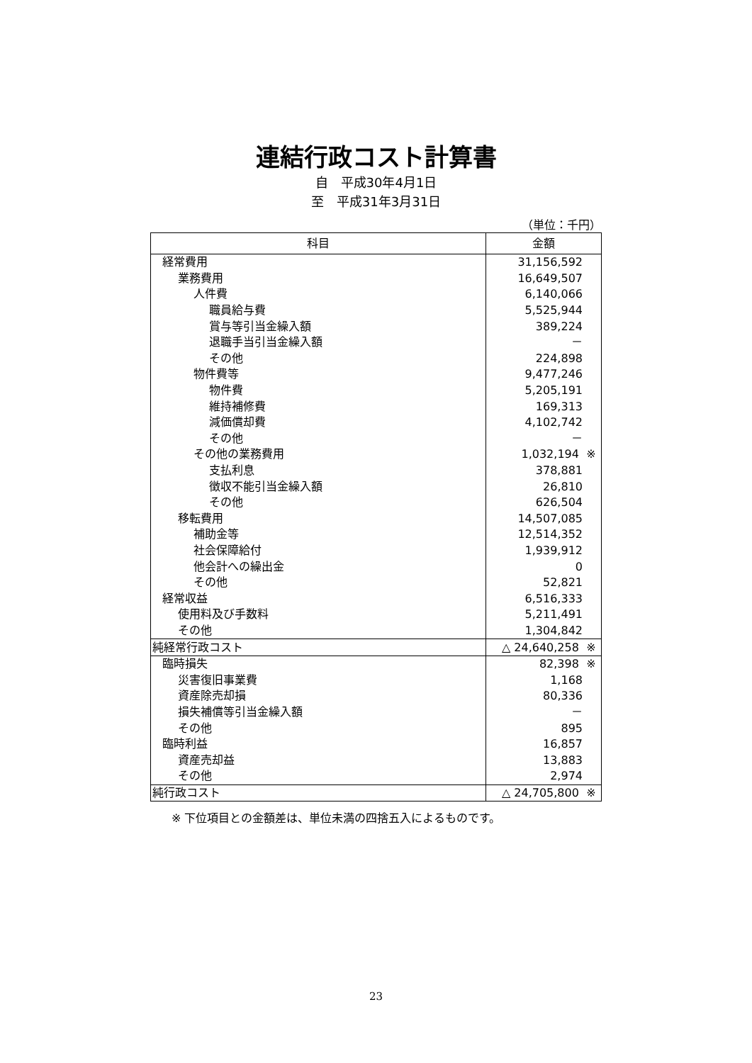連結行政コスト計算書
自　平成30年4月1日
至　平成31年3月31日
（単位：千円）
| 科目 | 金額 |
| --- | --- |
| 経常費用 | 31,156,592 |
| 業務費用 | 16,649,507 |
| 人件費 | 6,140,066 |
| 職員給与費 | 5,525,944 |
| 賞与等引当金繰入額 | 389,224 |
| 退職手当引当金繰入額 | － |
| その他 | 224,898 |
| 物件費等 | 9,477,246 |
| 物件費 | 5,205,191 |
| 維持補修費 | 169,313 |
| 減価償却費 | 4,102,742 |
| その他 | － |
| その他の業務費用 | 1,032,194 ※ |
| 支払利息 | 378,881 |
| 徴収不能引当金繰入額 | 26,810 |
| その他 | 626,504 |
| 移転費用 | 14,507,085 |
| 補助金等 | 12,514,352 |
| 社会保障給付 | 1,939,912 |
| 他会計への繰出金 | 0 |
| その他 | 52,821 |
| 経常収益 | 6,516,333 |
| 使用料及び手数料 | 5,211,491 |
| その他 | 1,304,842 |
| 純経常行政コスト | △ 24,640,258 ※ |
| 臨時損失 | 82,398 ※ |
| 災害復旧事業費 | 1,168 |
| 資産除売却損 | 80,336 |
| 損失補償等引当金繰入額 | － |
| その他 | 895 |
| 臨時利益 | 16,857 |
| 資産売却益 | 13,883 |
| その他 | 2,974 |
| 純行政コスト | △ 24,705,800 ※ |
※ 下位項目との金額差は、単位未満の四捨五入によるものです。
23